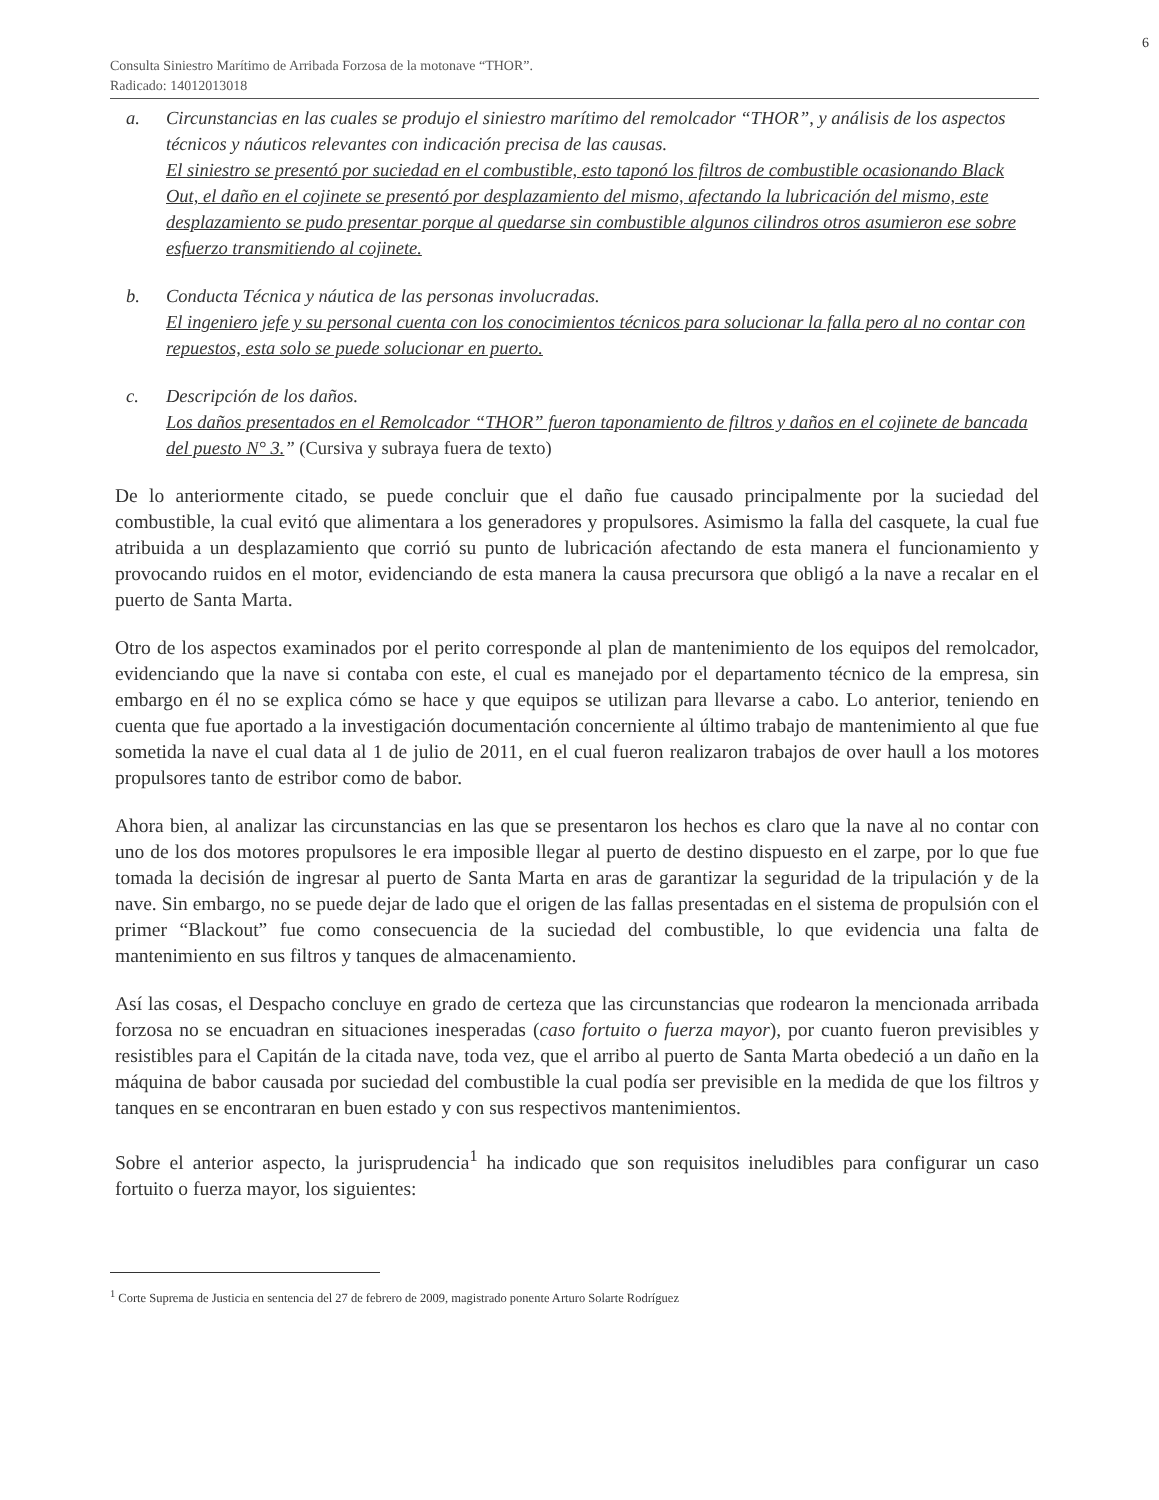6
Consulta Siniestro Marítimo de Arribada Forzosa de la motonave “THOR”.
Radicado: 14012013018
a. Circunstancias en las cuales se produjo el siniestro marítimo del remolcador “THOR”, y análisis de los aspectos técnicos y náuticos relevantes con indicación precisa de las causas.
El siniestro se presentó por suciedad en el combustible, esto taponó los filtros de combustible ocasionando Black Out, el daño en el cojinete se presentó por desplazamiento del mismo, afectando la lubricación del mismo, este desplazamiento se pudo presentar porque al quedarse sin combustible algunos cilindros otros asumieron ese sobre esfuerzo transmitiendo al cojinete.
b. Conducta Técnica y náutica de las personas involucradas.
El ingeniero jefe y su personal cuenta con los conocimientos técnicos para solucionar la falla pero al no contar con repuestos, esta solo se puede solucionar en puerto.
c. Descripción de los daños.
Los daños presentados en el Remolcador “THOR” fueron taponamiento de filtros y daños en el cojinete de bancada del puesto N° 3.” (Cursiva y subraya fuera de texto)
De lo anteriormente citado, se puede concluir que el daño fue causado principalmente por la suciedad del combustible, la cual evitó que alimentara a los generadores y propulsores. Asimismo la falla del casquete, la cual fue atribuida a un desplazamiento que corrió su punto de lubricación afectando de esta manera el funcionamiento y provocando ruidos en el motor, evidenciando de esta manera la causa precursora que obligó a la nave a recalar en el puerto de Santa Marta.
Otro de los aspectos examinados por el perito corresponde al plan de mantenimiento de los equipos del remolcador, evidenciando que la nave si contaba con este, el cual es manejado por el departamento técnico de la empresa, sin embargo en él no se explica cómo se hace y que equipos se utilizan para llevarse a cabo. Lo anterior, teniendo en cuenta que fue aportado a la investigación documentación concerniente al último trabajo de mantenimiento al que fue sometida la nave el cual data al 1 de julio de 2011, en el cual fueron realizaron trabajos de over haull a los motores propulsores tanto de estribor como de babor.
Ahora bien, al analizar las circunstancias en las que se presentaron los hechos es claro que la nave al no contar con uno de los dos motores propulsores le era imposible llegar al puerto de destino dispuesto en el zarpe, por lo que fue tomada la decisión de ingresar al puerto de Santa Marta en aras de garantizar la seguridad de la tripulación y de la nave. Sin embargo, no se puede dejar de lado que el origen de las fallas presentadas en el sistema de propulsión con el primer “Blackout” fue como consecuencia de la suciedad del combustible, lo que evidencia una falta de mantenimiento en sus filtros y tanques de almacenamiento.
Así las cosas, el Despacho concluye en grado de certeza que las circunstancias que rodearon la mencionada arribada forzosa no se encuadran en situaciones inesperadas (caso fortuito o fuerza mayor), por cuanto fueron previsibles y resistibles para el Capitán de la citada nave, toda vez, que el arribo al puerto de Santa Marta obedeció a un daño en la máquina de babor causada por suciedad del combustible la cual podía ser previsible en la medida de que los filtros y tanques en se encontraran en buen estado y con sus respectivos mantenimientos.
Sobre el anterior aspecto, la jurisprudencia<sup>1</sup> ha indicado que son requisitos ineludibles para configurar un caso fortuito o fuerza mayor, los siguientes:
<sup>1</sup> Corte Suprema de Justicia en sentencia del 27 de febrero de 2009, magistrado ponente Arturo Solarte Rodríguez